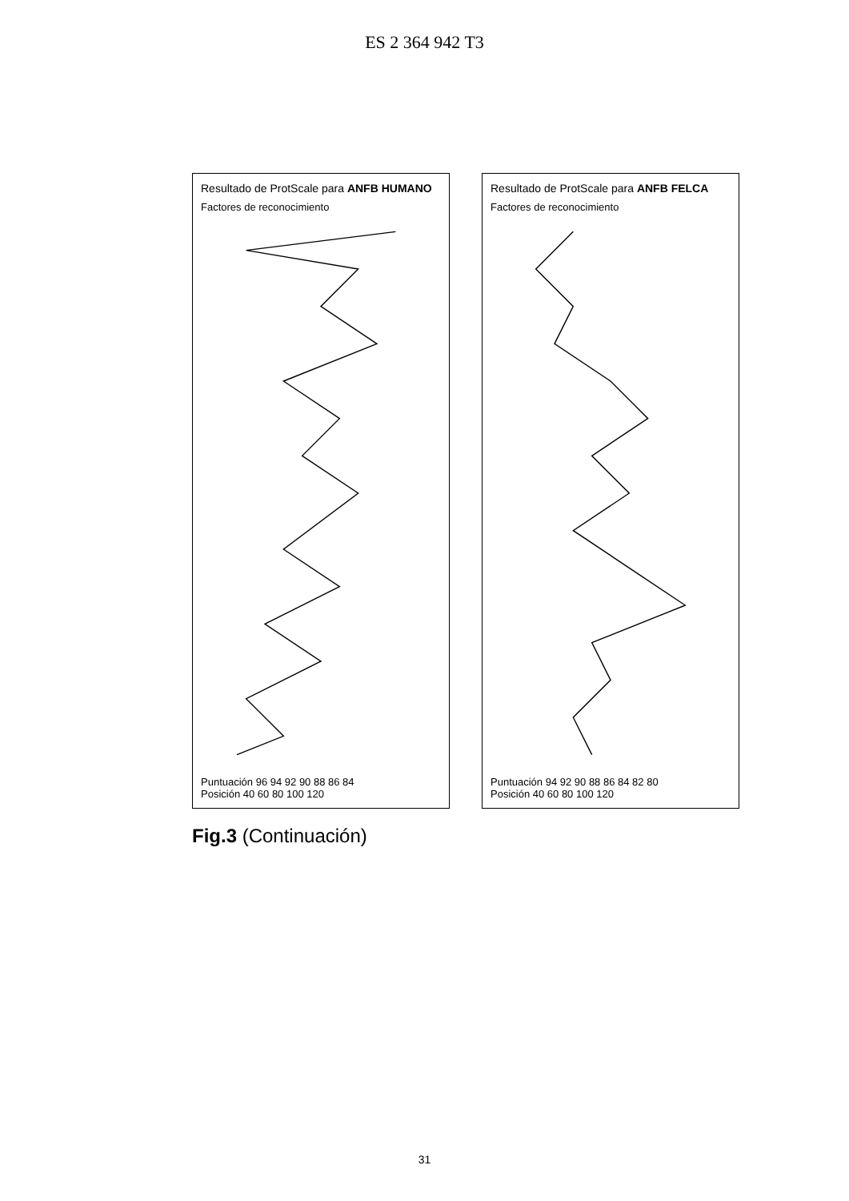ES 2 364 942 T3
Resultado de ProtScale para ANFB HUMANO
Factores de reconocimiento
Puntuación 96 94 92 90 88 86 84
Posición 40 60 80 100 120
Resultado de ProtScale para ANFB FELCA
Factores de reconocimiento
Puntuación 94 92 90 88 86 84 82 80
Posición 40 60 80 100 120
Fig.3 (Continuación)
31